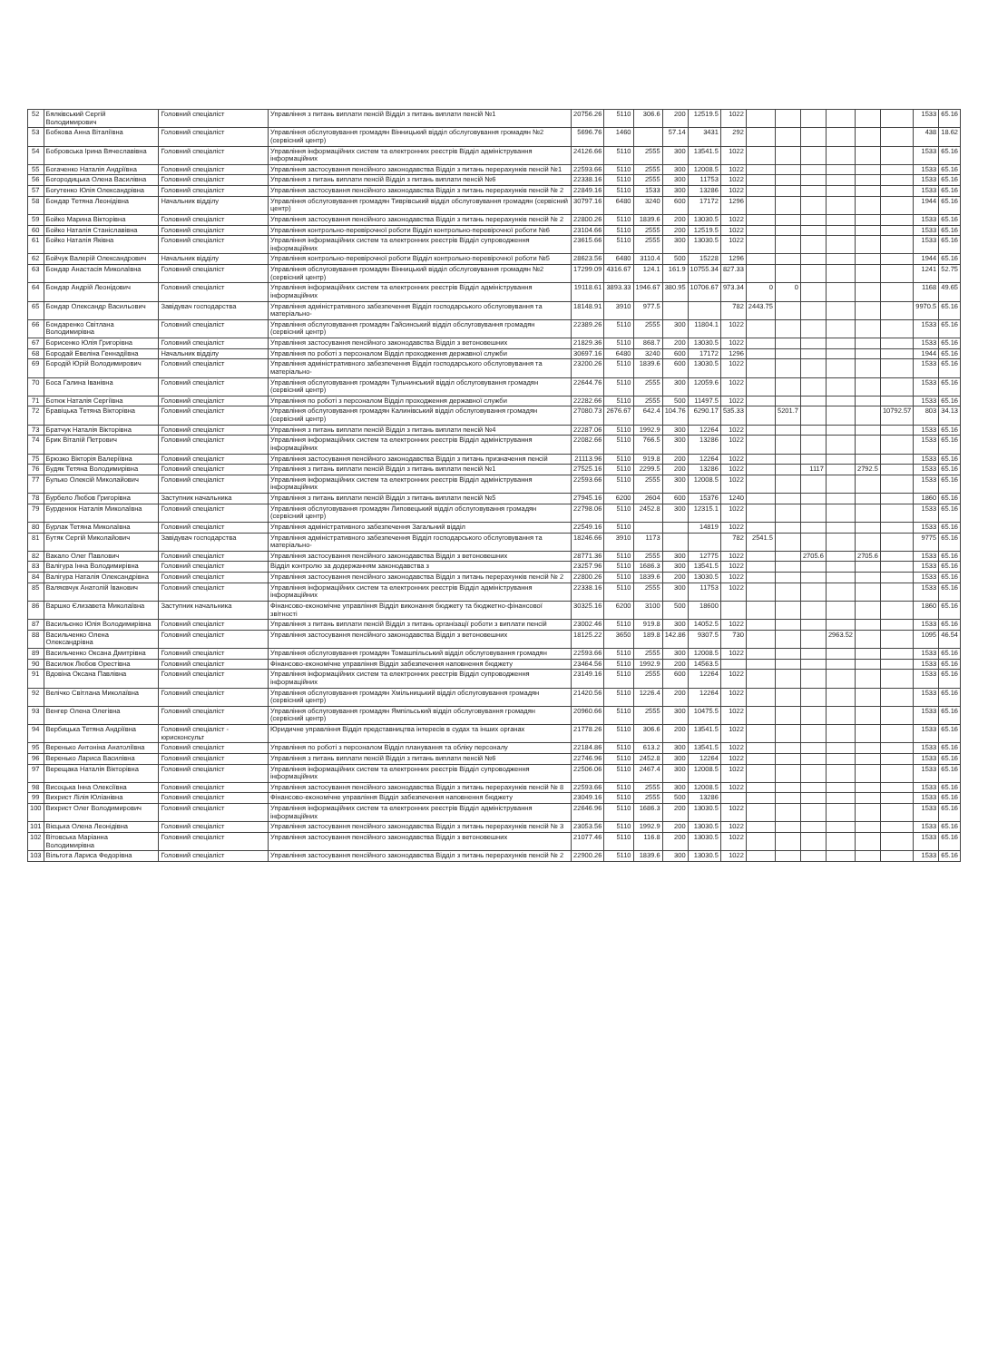| 52 | Бялківський Сергій Володимирович | Головний спеціаліст | Управління з питань виплати пенсій Відділ з питань виплати пенсій №1 | 20756.26 | 5110 | 306.6 | 200 | 12519.5 | 1022 | | | | | | | 1533 | 65.16 |
| 53 | Бобкова Анна Віталіївна | Головний спеціаліст | Управління обслуговування громадян Вінницький відділ обслуговування громадян №2 (сервісний центр) | 5696.76 | 1460 | | 57.14 | 3431 | 292 | | | | | | | 438 | 18.62 |
| 54 | Бобровська Ірина Вячеславівна | Головний спеціаліст | Управління інформаційних систем та електронних реєстрів Відділ адміністрування інформаційних | 24126.66 | 5110 | 2555 | 300 | 13541.5 | 1022 | | | | | | | 1533 | 65.16 |
| 55 | Богаченко Наталія Андріївна | Головний спеціаліст | Управління застосування пенсійного законодавства Відділ з питань перерахунків пенсій №1 | 22593.66 | 5110 | 2555 | 300 | 12008.5 | 1022 | | | | | | | 1533 | 65.16 |
| 56 | Богородицька Олена Василівна | Головний спеціаліст | Управління з питань виплати пенсій Відділ з питань виплати пенсій №6 | 22338.16 | 5110 | 2555 | 300 | 11753 | 1022 | | | | | | | 1533 | 65.16 |
| 57 | Богутенко Юлія Олександрівна | Головний спеціаліст | Управління застосування пенсійного законодавства Відділ з питань перерахунків пенсій № 2 | 22849.16 | 5110 | 1533 | 300 | 13286 | 1022 | | | | | | | 1533 | 65.16 |
| 58 | Бондар Тетяна Леонідівна | Начальник відділу | Управління обслуговування громадян Тиврівський відділ обслуговування громадян (сервісний центр) | 30797.16 | 6480 | 3240 | 600 | 17172 | 1296 | | | | | | | 1944 | 65.16 |
| 59 | Бойко Марина Вікторівна | Головний спеціаліст | Управління застосування пенсійного законодавства Відділ з питань перерахунків пенсій № 2 | 22800.26 | 5110 | 1839.6 | 200 | 13030.5 | 1022 | | | | | | | 1533 | 65.16 |
| 60 | Бойко Наталія Станіславівна | Головний спеціаліст | Управління контрольно-перевірочної роботи Відділ контрольно-перевірочної роботи №6 | 23104.66 | 5110 | 2555 | 200 | 12519.5 | 1022 | | | | | | | 1533 | 65.16 |
| 61 | Бойко Наталія Яківна | Головний спеціаліст | Управління інформаційних систем та електронних реєстрів Відділ супроводження інформаційних | 23615.66 | 5110 | 2555 | 300 | 13030.5 | 1022 | | | | | | | 1533 | 65.16 |
| 62 | Бойчук Валерій Олександрович | Начальник відділу | Управління контрольно-перевірочної роботи Відділ контрольно-перевірочної роботи №5 | 28623.56 | 6480 | 3110.4 | 500 | 15228 | 1296 | | | | | | | 1944 | 65.16 |
| 63 | Бондар Анастасія Миколаївна | Головний спеціаліст | Управління обслуговування громадян Вінницький відділ обслуговування громадян №2 (сервісний центр) | 17299.09 | 4316.67 | 124.1 | 161.9 | 10755.34 | 827.33 | | | | | | | 1241 | 52.75 |
| 64 | Бондар Андрій Леонідович | Головний спеціаліст | Управління інформаційних систем та електронних реєстрів Відділ адміністрування інформаційних | 19118.61 | 3893.33 | 1946.67 | 380.95 | 10706.67 | 973.34 | 0 | 0 | | | | | 1168 | 49.65 |
| 65 | Бондар Олександр Васильович | Завідувач господарства | Управління адміністративного забезпечення Відділ господарського обслуговування та матеріально- | 18148.91 | 3910 | 977.5 | | | 782 | 2443.75 | | | | | | 9970.5 | 65.16 |
| 66 | Бондаренко Світлана Володимирівна | Головний спеціаліст | Управління обслуговування громадян Гайсинський відділ обслуговування громадян (сервісний центр) | 22389.26 | 5110 | 2555 | 300 | 11804.1 | 1022 | | | | | | | 1533 | 65.16 |
| 67 | Борисенко Юлія Григорівна | Головний спеціаліст | Управління застосування пенсійного законодавства Відділ з ветоновешних | 21829.36 | 5110 | 868.7 | 200 | 13030.5 | 1022 | | | | | | | 1533 | 65.16 |
| 68 | Бородай Евеліна Геннадіївна | Начальник відділу | Управління по роботі з персоналом Відділ проходження державної служби | 30697.16 | 6480 | 3240 | 600 | 17172 | 1296 | | | | | | | 1944 | 65.16 |
| 69 | Бородій Юрій Володимирович | Головний спеціаліст | Управління адміністративного забезпечення Відділ господарського обслуговування та матеріально- | 23200.26 | 5110 | 1839.6 | 600 | 13030.5 | 1022 | | | | | | | 1533 | 65.16 |
| 70 | Боса Галина Іванівна | Головний спеціаліст | Управління обслуговування громадян Тульчинський відділ обслуговування громадян (сервісний центр) | 22644.76 | 5110 | 2555 | 300 | 12059.6 | 1022 | | | | | | | 1533 | 65.16 |
| 71 | Ботюк Наталія Сергіївна | Головний спеціаліст | Управління по роботі з персоналом Відділ проходження державної служби | 22282.66 | 5110 | 2555 | 500 | 11497.5 | 1022 | | | | | | | 1533 | 65.16 |
| 72 | Бравіцька Тетяна Вікторівна | Головний спеціаліст | Управління обслуговування громадян Калинівський відділ обслуговування громадян (сервісний центр) | 27080.73 | 2676.67 | 642.4 | 104.76 | 6290.17 | 535.33 | | 5201.7 | | | | 10792.57 | 803 | 34.13 |
| 73 | Братчук Наталія Вікторівна | Головний спеціаліст | Управління з питань виплати пенсій Відділ з питань виплати пенсій №4 | 22287.06 | 5110 | 1992.9 | 300 | 12264 | 1022 | | | | | | | 1533 | 65.16 |
| 74 | Брик Віталій Петрович | Головний спеціаліст | Управління інформаційних систем та електронних реєстрів Відділ адміністрування інформаційних | 22082.66 | 5110 | 766.5 | 300 | 13286 | 1022 | | | | | | | 1533 | 65.16 |
| 75 | Брюзко Вікторія Валеріївна | Головний спеціаліст | Управління застосування пенсійного законодавства Відділ з питань призначення пенсій | 21113.96 | 5110 | 919.8 | 200 | 12264 | 1022 | | | | | | | 1533 | 65.16 |
| 76 | Будяк Тетяна Володимирівна | Головний спеціаліст | Управління з питань виплати пенсій Відділ з питань виплати пенсій №1 | 27525.16 | 5110 | 2299.5 | 200 | 13286 | 1022 | | | 1117 | | 2792.5 | | 1533 | 65.16 |
| 77 | Булько Олексій Миколайович | Головний спеціаліст | Управління інформаційних систем та електронних реєстрів Відділ адміністрування інформаційних | 22593.66 | 5110 | 2555 | 300 | 12008.5 | 1022 | | | | | | | 1533 | 65.16 |
| 78 | Бурбело Любов Григорівна | Заступник начальника | Управління з питань виплати пенсій Відділ з питань виплати пенсій №5 | 27945.16 | 6200 | 2604 | 600 | 15376 | 1240 | | | | | | | 1860 | 65.16 |
| 79 | Бурденюк Наталія Миколаївна | Головний спеціаліст | Управління обслуговування громадян Липовецький відділ обслуговування громадян (сервісний центр) | 22798.06 | 5110 | 2452.8 | 300 | 12315.1 | 1022 | | | | | | | 1533 | 65.16 |
| 80 | Бурлак Тетяна Миколаївна | Головний спеціаліст | Управління адміністративного забезпечення Загальний відділ | 22549.16 | 5110 | | | 14819 | 1022 | | | | | | | 1533 | 65.16 |
| 81 | Бутяк Сергій Миколайович | Завідувач господарства | Управління адміністративного забезпечення Відділ господарського обслуговування та матеріально- | 18246.66 | 3910 | 1173 | | | 782 | 2541.5 | | | | | | 9775 | 65.16 |
| 82 | Вакало Олег Павлович | Головний спеціаліст | Управління застосування пенсійного законодавства Відділ з ветоновешних | 28771.36 | 5110 | 2555 | 300 | 12775 | 1022 | | | 2705.6 | | 2705.6 | | 1533 | 65.16 |
| 83 | Валігура Інна Володимирівна | Головний спеціаліст | Відділ контролю за додержанням законодавства з | 23257.96 | 5110 | 1686.3 | 300 | 13541.5 | 1022 | | | | | | | 1533 | 65.16 |
| 84 | Валігура Наталія Олександрівна | Головний спеціаліст | Управління застосування пенсійного законодавства Відділ з питань перерахунків пенсій № 2 | 22800.26 | 5110 | 1839.6 | 200 | 13030.5 | 1022 | | | | | | | 1533 | 65.16 |
| 85 | Валяєвчук Анатолій Іванович | Головний спеціаліст | Управління інформаційних систем та електронних реєстрів Відділ адміністрування інформаційних | 22338.16 | 5110 | 2555 | 300 | 11753 | 1022 | | | | | | | 1533 | 65.16 |
| 86 | Варшко Єлизавета Миколаївна | Заступник начальника | Фінансово-економічне управління Відділ виконання бюджету та бюджетно-фінансової звітності | 30325.16 | 6200 | 3100 | 500 | 18600 | | | | | | | | 1860 | 65.16 |
| 87 | Васильєнко Юлія Володимирівна | Головний спеціаліст | Управління з питань виплати пенсій Відділ з питань організації роботи з виплати пенсій | 23002.46 | 5110 | 919.8 | 300 | 14052.5 | 1022 | | | | | | | 1533 | 65.16 |
| 88 | Васильченко Олена Олександрівна | Головний спеціаліст | Управління застосування пенсійного законодавства Відділ з ветоновешних | 18125.22 | 3650 | 189.8 | 142.86 | 9307.5 | 730 | | | | 2963.52 | | | 1095 | 46.54 |
| 89 | Васильченко Оксана Дмитрівна | Головний спеціаліст | Управління обслуговування громадян Томашпільський відділ обслуговування громадян | 22593.66 | 5110 | 2555 | 300 | 12008.5 | 1022 | | | | | | | 1533 | 65.16 |
| 90 | Василюк Любов Орестівна | Головний спеціаліст | Фінансово-економічне управління Відділ забезпечення наповнення бюджету | 23464.56 | 5110 | 1992.9 | 200 | 14563.5 | | | | | | | | 1533 | 65.16 |
| 91 | Вдовіна Оксана Павлівна | Головний спеціаліст | Управління інформаційних систем та електронних реєстрів Відділ супроводження інформаційних | 23149.16 | 5110 | 2555 | 600 | 12264 | 1022 | | | | | | | 1533 | 65.16 |
| 92 | Велічко Світлана Миколаївна | Головний спеціаліст | Управління обслуговування громадян Хмільницький відділ обслуговування громадян (сервісний центр) | 21420.56 | 5110 | 1226.4 | 200 | 12264 | 1022 | | | | | | | 1533 | 65.16 |
| 93 | Венгер Олена Олегівна | Головний спеціаліст | Управління обслуговування громадян Ямпільський відділ обслуговування громадян (сервісний центр) | 20960.66 | 5110 | 2555 | 300 | 10475.5 | 1022 | | | | | | | 1533 | 65.16 |
| 94 | Вербицька Тетяна Андріївна | Головний спеціаліст - юрисконсульт | Юридичне управління Відділ представництва інтересів в судах та інших органах | 21778.26 | 5110 | 306.6 | 200 | 13541.5 | 1022 | | | | | | | 1533 | 65.16 |
| 95 | Веренько Антоніна Анатоліївна | Головний спеціаліст | Управління по роботі з персоналом Відділ планування та обліку персоналу | 22184.86 | 5110 | 613.2 | 300 | 13541.5 | 1022 | | | | | | | 1533 | 65.16 |
| 96 | Веренько Лариса Василівна | Головний спеціаліст | Управління з питань виплати пенсій Відділ з питань виплати пенсій №6 | 22746.96 | 5110 | 2452.8 | 300 | 12264 | 1022 | | | | | | | 1533 | 65.16 |
| 97 | Верещака Наталія Вікторівна | Головний спеціаліст | Управління інформаційних систем та електронних реєстрів Відділ супроводження інформаційних | 22506.06 | 5110 | 2467.4 | 300 | 12008.5 | 1022 | | | | | | | 1533 | 65.16 |
| 98 | Висоцька Інна Олексіївна | Головний спеціаліст | Управління застосування пенсійного законодавства Відділ з питань перерахунків пенсій № 8 | 22593.66 | 5110 | 2555 | 300 | 12008.5 | 1022 | | | | | | | 1533 | 65.16 |
| 99 | Вихрист Лілія Юліанівна | Головний спеціаліст | Фінансово-економічне управління Відділ забезпечення наповнення бюджету | 23049.16 | 5110 | 2555 | 500 | 13286 | | | | | | | | 1533 | 65.16 |
| 100 | Вихрист Олег Володимирович | Головний спеціаліст | Управління інформаційних систем та електронних реєстрів Відділ адміністрування інформаційних | 22646.96 | 5110 | 1686.3 | 200 | 13030.5 | 1022 | | | | | | | 1533 | 65.16 |
| 101 | Вієцька Олена Леонідівна | Головний спеціаліст | Управління застосування пенсійного законодавства Відділ з питань перерахунків пенсій № 3 | 23053.56 | 5110 | 1992.9 | 200 | 13030.5 | 1022 | | | | | | | 1533 | 65.16 |
| 102 | Вітовська Маріанна Володимирівна | Головний спеціаліст | Управління застосування пенсійного законодавства Відділ з ветоновешних | 21077.46 | 5110 | 116.8 | 200 | 13030.5 | 1022 | | | | | | | 1533 | 65.16 |
| 103 | Вільгота Лариса Федорівна | Головний спеціаліст | Управління застосування пенсійного законодавства Відділ з питань перерахунків пенсій № 2 | 22900.26 | 5110 | 1839.6 | 300 | 13030.5 | 1022 | | | | | | | 1533 | 65.16 |